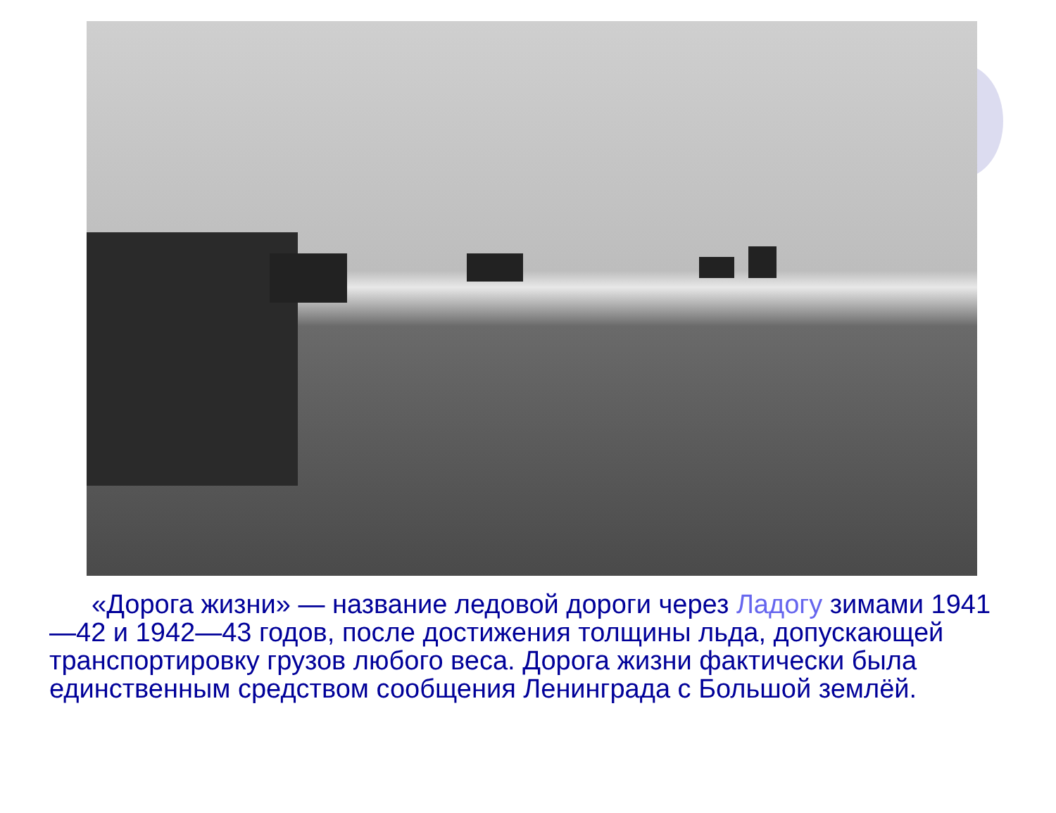«Дорога жизни» — название ледовой дороги через Ладогу зимами 1941—42 и 1942—43 годов, после достижения толщины льда, допускающей транспортировку грузов любого веса. Дорога жизни фактически была единственным средством сообщения Ленинграда с Большой землёй.